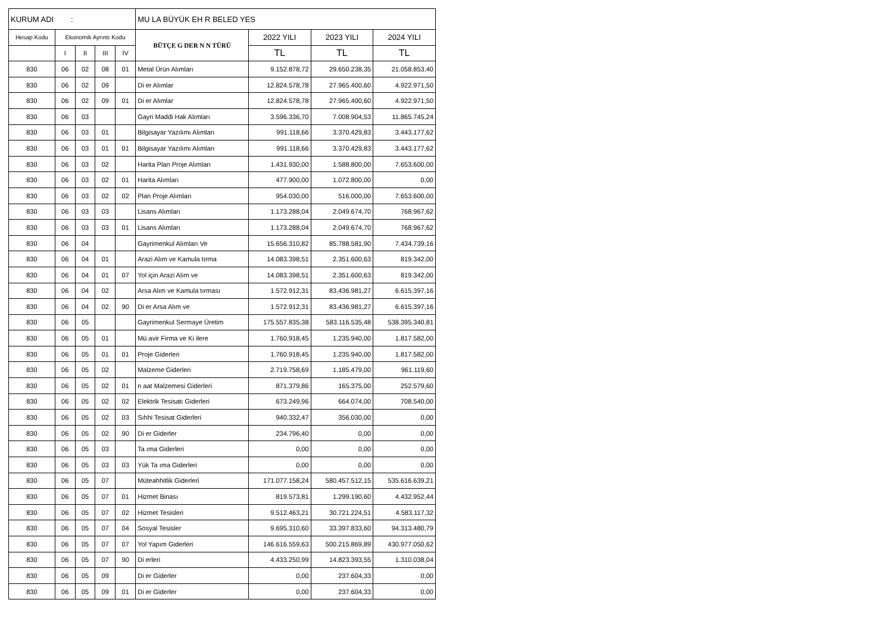| KURUM ADI : | | | | | MU LA BÜYÜK EH R BELED YES | | | |
| Hesap Kodu | Ekonomik Ayrıntı Kodu | | | | BÜTÇE G DER N N TÜRÜ | 2022 YILI | 2023 YILI | 2024 YILI |
| | I | II | III | IV | | TL | TL | TL |
| 830 | 06 | 02 | 08 | 01 | Metal Ürün Alımları | 9.152.878,72 | 29.650.238,35 | 21.058.853,40 |
| 830 | 06 | 02 | 09 | | Di er Alımlar | 12.824.578,78 | 27.965.400,60 | 4.922.971,50 |
| 830 | 06 | 02 | 09 | 01 | Di er Alımlar | 12.824.578,78 | 27.965.400,60 | 4.922.971,50 |
| 830 | 06 | 03 | | | Gayri Maddi Hak Alımları | 3.596.336,70 | 7.008.904,53 | 11.865.745,24 |
| 830 | 06 | 03 | 01 | | Bilgisayar Yazılımı Alımları | 991.118,66 | 3.370.429,83 | 3.443.177,62 |
| 830 | 06 | 03 | 01 | 01 | Bilgisayar Yazılımı Alımları | 991.118,66 | 3.370.429,83 | 3.443.177,62 |
| 830 | 06 | 03 | 02 | | Harita Plan Proje Alımları | 1.431.930,00 | 1.588.800,00 | 7.653.600,00 |
| 830 | 06 | 03 | 02 | 01 | Harita Alımları | 477.900,00 | 1.072.800,00 | 0,00 |
| 830 | 06 | 03 | 02 | 02 | Plan Proje Alımları | 954.030,00 | 516.000,00 | 7.653.600,00 |
| 830 | 06 | 03 | 03 | | Lisans Alımları | 1.173.288,04 | 2.049.674,70 | 768.967,62 |
| 830 | 06 | 03 | 03 | 01 | Lisans Alımları | 1.173.288,04 | 2.049.674,70 | 768.967,62 |
| 830 | 06 | 04 | | | Gayrimenkul Alımları Ve | 15.656.310,82 | 85.788.581,90 | 7.434.739,16 |
| 830 | 06 | 04 | 01 | | Arazi Alım ve Kamula tırma | 14.083.398,51 | 2.351.600,63 | 819.342,00 |
| 830 | 06 | 04 | 01 | 07 | Yol için Arazi Alım ve | 14.083.398,51 | 2.351.600,63 | 819.342,00 |
| 830 | 06 | 04 | 02 | | Arsa Alım ve Kamula tırması | 1.572.912,31 | 83.436.981,27 | 6.615.397,16 |
| 830 | 06 | 04 | 02 | 90 | Di er Arsa Alım ve | 1.572.912,31 | 83.436.981,27 | 6.615.397,16 |
| 830 | 06 | 05 | | | Gayrimenkul Sermaye Üretim | 175.557.835,38 | 583.116.535,48 | 538.395.340,81 |
| 830 | 06 | 05 | 01 | | Mü avir Firma ve Ki ilere | 1.760.918,45 | 1.235.940,00 | 1.817.582,00 |
| 830 | 06 | 05 | 01 | 01 | Proje Giderleri | 1.760.918,45 | 1.235.940,00 | 1.817.582,00 |
| 830 | 06 | 05 | 02 | | Malzeme Giderleri | 2.719.758,69 | 1.185.479,00 | 961.119,60 |
| 830 | 06 | 05 | 02 | 01 | n aat Malzemesi Giderleri | 871.379,86 | 165.375,00 | 252.579,60 |
| 830 | 06 | 05 | 02 | 02 | Elektrik Tesisatı Giderleri | 673.249,96 | 664.074,00 | 708.540,00 |
| 830 | 06 | 05 | 02 | 03 | Sıhhi Tesisat Giderleri | 940.332,47 | 356.030,00 | 0,00 |
| 830 | 06 | 05 | 02 | 90 | Di er Giderler | 234.796,40 | 0,00 | 0,00 |
| 830 | 06 | 05 | 03 | | Ta ıma Giderleri | 0,00 | 0,00 | 0,00 |
| 830 | 06 | 05 | 03 | 03 | Yük Ta ıma Giderleri | 0,00 | 0,00 | 0,00 |
| 830 | 06 | 05 | 07 | | Müteahhitlik Giderleri | 171.077.158,24 | 580.457.512,15 | 535.616.639,21 |
| 830 | 06 | 05 | 07 | 01 | Hizmet Binası | 819.573,81 | 1.299.190,60 | 4.432.952,44 |
| 830 | 06 | 05 | 07 | 02 | Hizmet Tesisleri | 9.512.463,21 | 30.721.224,51 | 4.583.117,32 |
| 830 | 06 | 05 | 07 | 04 | Sosyal Tesisler | 9.695.310,60 | 33.397.833,60 | 94.313.480,79 |
| 830 | 06 | 05 | 07 | 07 | Yol Yapım Giderleri | 146.616.559,63 | 500.215.869,89 | 430.977.050,62 |
| 830 | 06 | 05 | 07 | 90 | Di erleri | 4.433.250,99 | 14.823.393,55 | 1.310.038,04 |
| 830 | 06 | 05 | 09 | | Di er Giderler | 0,00 | 237.604,33 | 0,00 |
| 830 | 06 | 05 | 09 | 01 | Di er Giderler | 0,00 | 237.604,33 | 0,00 |